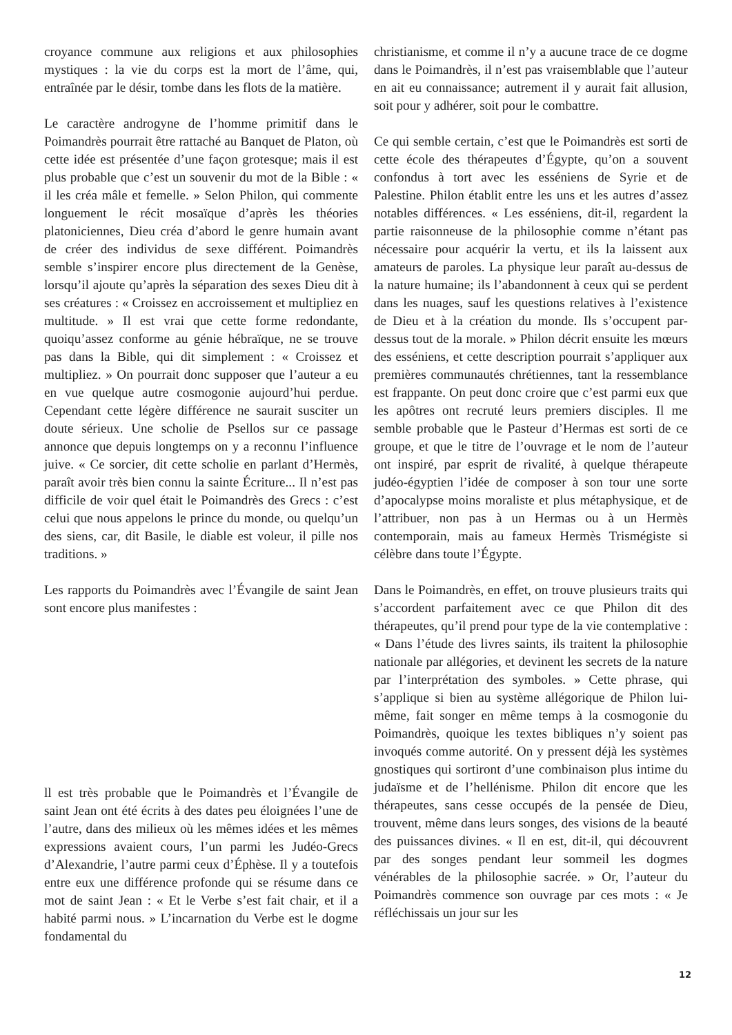croyance commune aux religions et aux philosophies mystiques : la vie du corps est la mort de l’âme, qui, entraînée par le désir, tombe dans les flots de la matière.
Le caractère androgyne de l’homme primitif dans le Poimandrès pourrait être rattaché au Banquet de Platon, où cette idée est présentée d’une façon grotesque; mais il est plus probable que c’est un souvenir du mot de la Bible : « il les créa mâle et femelle. » Selon Philon, qui commente longuement le récit mosaïque d’après les théories platoniciennes, Dieu créa d’abord le genre humain avant de créer des individus de sexe différent. Poimandrès semble s’inspirer encore plus directement de la Genèse, lorsqu’il ajoute qu’après la séparation des sexes Dieu dit à ses créatures : « Croissez en accroissement et multipliez en multitude. » Il est vrai que cette forme redondante, quoiqu’assez conforme au génie hébraïque, ne se trouve pas dans la Bible, qui dit simplement : « Croissez et multipliez. » On pourrait donc supposer que l’auteur a eu en vue quelque autre cosmogonie aujourd’hui perdue. Cependant cette légère différence ne saurait susciter un doute sérieux. Une scholie de Psellos sur ce passage annonce que depuis longtemps on y a reconnu l’influence juive. « Ce sorcier, dit cette scholie en parlant d’Hermès, paraît avoir très bien connu la sainte Écriture... Il n’est pas difficile de voir quel était le Poimandrès des Grecs : c’est celui que nous appelons le prince du monde, ou quelqu’un des siens, car, dit Basile, le diable est voleur, il pille nos traditions. »
Les rapports du Poimandrès avec l’Évangile de saint Jean sont encore plus manifestes :
ll est très probable que le Poimandrès et l’Évangile de saint Jean ont été écrits à des dates peu éloignées l’une de l’autre, dans des milieux où les mêmes idées et les mêmes expressions avaient cours, l’un parmi les Judéo-Grecs d’Alexandrie, l’autre parmi ceux d’Éphèse. Il y a toutefois entre eux une différence profonde qui se résume dans ce mot de saint Jean : « Et le Verbe s’est fait chair, et il a habité parmi nous. » L’incarnation du Verbe est le dogme fondamental du
christianisme, et comme il n’y a aucune trace de ce dogme dans le Poimandrès, il n’est pas vraisemblable que l’auteur en ait eu connaissance; autrement il y aurait fait allusion, soit pour y adhérer, soit pour le combattre.
Ce qui semble certain, c’est que le Poimandrès est sorti de cette école des thérapeutes d’Égypte, qu’on a souvent confondus à tort avec les esséniens de Syrie et de Palestine. Philon établit entre les uns et les autres d’assez notables différences. « Les esséniens, dit-il, regardent la partie raisonneuse de la philosophie comme n’étant pas nécessaire pour acquérir la vertu, et ils la laissent aux amateurs de paroles. La physique leur paraît au-dessus de la nature humaine; ils l’abandonnent à ceux qui se perdent dans les nuages, sauf les questions relatives à l’existence de Dieu et à la création du monde. Ils s’occupent par-dessus tout de la morale. » Philon décrit ensuite les mœurs des esséniens, et cette description pourrait s’appliquer aux premières communautés chrétiennes, tant la ressemblance est frappante. On peut donc croire que c’est parmi eux que les apôtres ont recruté leurs premiers disciples. Il me semble probable que le Pasteur d’Hermas est sorti de ce groupe, et que le titre de l’ouvrage et le nom de l’auteur ont inspiré, par esprit de rivalité, à quelque thérapeute judéo-égyptien l’idée de composer à son tour une sorte d’apocalypse moins moraliste et plus métaphysique, et de l’attribuer, non pas à un Hermas ou à un Hermès contemporain, mais au fameux Hermès Trismégiste si célèbre dans toute l’Égypte.
Dans le Poimandrès, en effet, on trouve plusieurs traits qui s’accordent parfaitement avec ce que Philon dit des thérapeutes, qu’il prend pour type de la vie contemplative : « Dans l’étude des livres saints, ils traitent la philosophie nationale par allégories, et devinent les secrets de la nature par l’interprétation des symboles. » Cette phrase, qui s’applique si bien au système allégorique de Philon lui-même, fait songer en même temps à la cosmogonie du Poimandrès, quoique les textes bibliques n’y soient pas invoqués comme autorité. On y pressent déjà les systèmes gnostiques qui sortiront d’une combinaison plus intime du judaïsme et de l’hellénisme. Philon dit encore que les thérapeutes, sans cesse occupés de la pensée de Dieu, trouvent, même dans leurs songes, des visions de la beauté des puissances divines. « Il en est, dit-il, qui découvrent par des songes pendant leur sommeil les dogmes vénérables de la philosophie sacrée. » Or, l’auteur du Poimandrès commence son ouvrage par ces mots : « Je réfléchissais un jour sur les
12